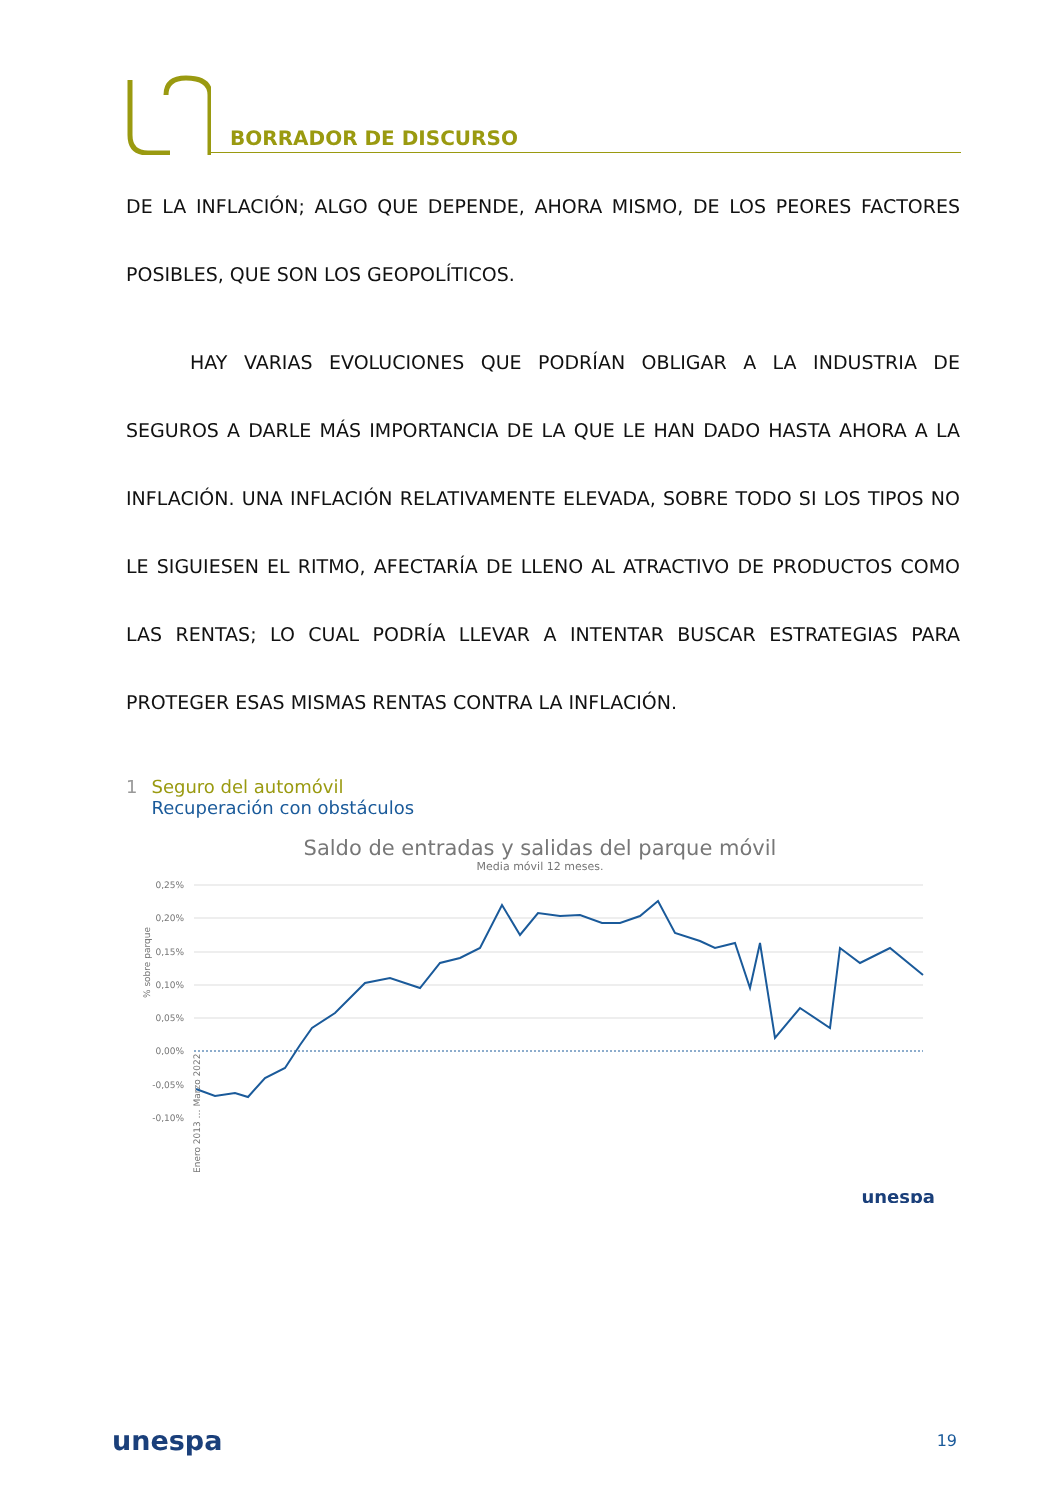BORRADOR DE DISCURSO
DE LA INFLACIÓN; ALGO QUE DEPENDE, AHORA MISMO, DE LOS PEORES FACTORES POSIBLES, QUE SON LOS GEOPOLÍTICOS.
HAY VARIAS EVOLUCIONES QUE PODRÍAN OBLIGAR A LA INDUSTRIA DE SEGUROS A DARLE MÁS IMPORTANCIA DE LA QUE LE HAN DADO HASTA AHORA A LA INFLACIÓN. UNA INFLACIÓN RELATIVAMENTE ELEVADA, SOBRE TODO SI LOS TIPOS NO LE SIGUIESEN EL RITMO, AFECTARÍA DE LLENO AL ATRACTIVO DE PRODUCTOS COMO LAS RENTAS; LO CUAL PODRÍA LLEVAR A INTENTAR BUSCAR ESTRATEGIAS PARA PROTEGER ESAS MISMAS RENTAS CONTRA LA INFLACIÓN.
1 Seguro del automóvil
Recuperación con obstáculos
Saldo de entradas y salidas del parque móvil
Media móvil 12 meses.
0,25%
0,20%
0,15%
0,10%
0,05%
0,00%
-0,05%
-0,10%
% sobre parque
Enero 2013 … Marzo 2022
unespa
unespa 19